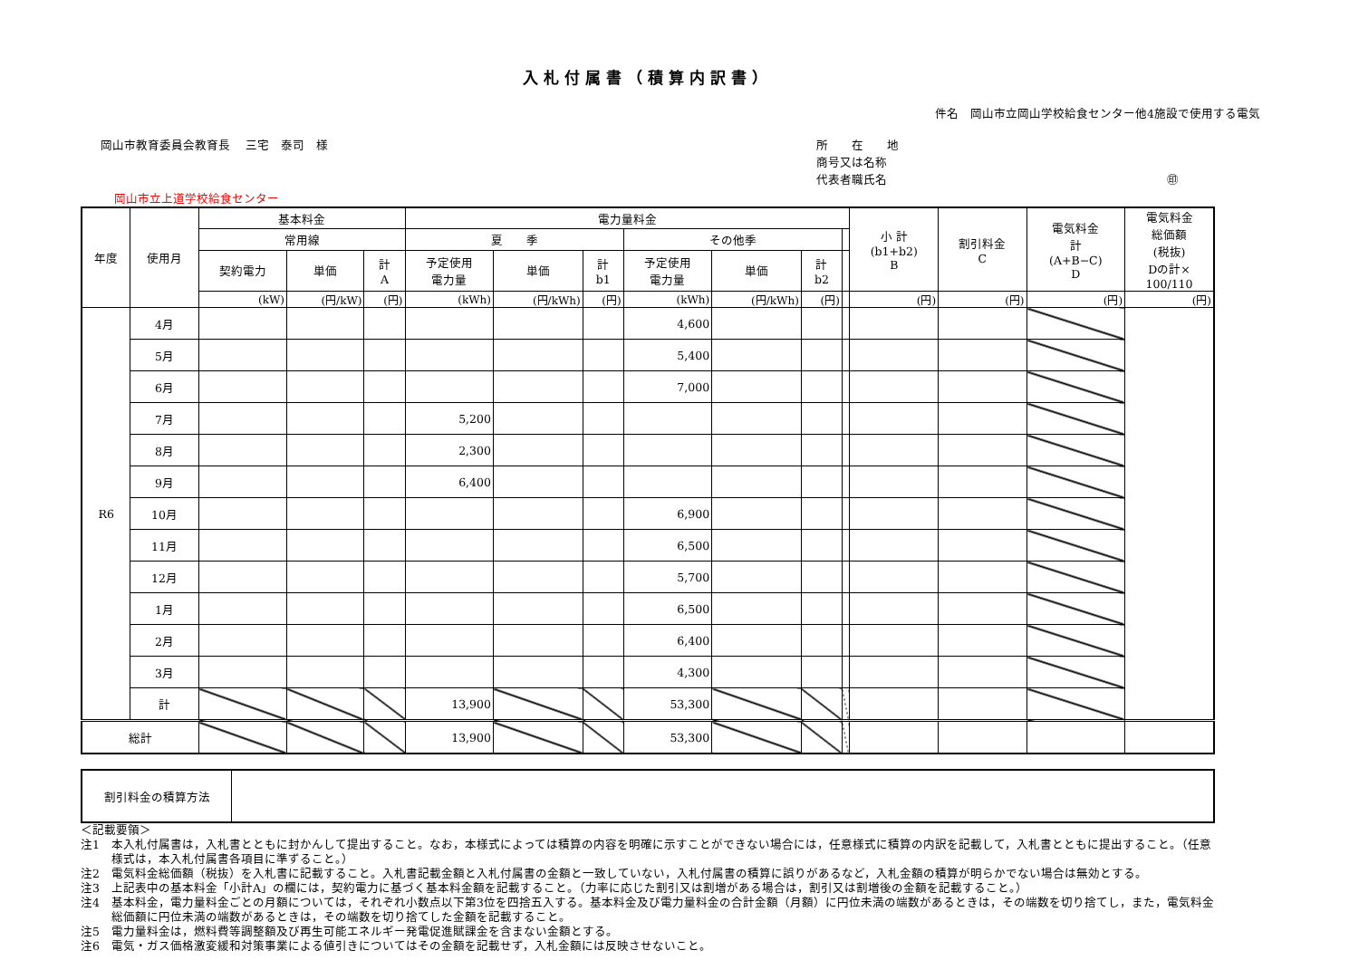入札付属書（積算内訳書）
件名　岡山市立岡山学校給食センター他4施設で使用する電気
岡山市教育委員会教育長　 三宅　泰司　様
所　　在　　地
商号又は名称
代表者職氏名 ㊞
岡山市立上道学校給食センター
| 年度 | 使用月 | 基本料金 | | | 電力量料金 | | | | | | | 小 計 (b1+b2) B | 割引料金 C | 電気料金 計 (A+B−C) D | 電気料金 総価額 (税抜) Dの計× 100/110 |
| --- | --- | --- | --- | --- | --- | --- | --- | --- | --- | --- | --- | --- | --- | --- | --- |
| | | 常用線 | | | 夏 季 | | | その他季 | | | | | | | |
| | | 契約電力 | 単価 | 計 A | 予定使用 電力量 | 単価 | 計 b1 | 予定使用 電力量 | 単価 | 計 b2 | | | | | |
| | | (kW) | (円/kW) | (円) | (kWh) | (円/kWh) | (円) | (kWh) | (円/kWh) | (円) | | (円) | (円) | (円) | (円) |
| R6 | 4月 | | | | | | | 4,600 | | | | | | | |
| | 5月 | | | | | | | 5,400 | | | | | | | |
| | 6月 | | | | | | | 7,000 | | | | | | | |
| | 7月 | | | | 5,200 | | | | | | | | | | |
| | 8月 | | | | 2,300 | | | | | | | | | | |
| | 9月 | | | | 6,400 | | | | | | | | | | |
| | 10月 | | | | | | | 6,900 | | | | | | | |
| | 11月 | | | | | | | 6,500 | | | | | | | |
| | 12月 | | | | | | | 5,700 | | | | | | | |
| | 1月 | | | | | | | 6,500 | | | | | | | |
| | 2月 | | | | | | | 6,400 | | | | | | | |
| | 3月 | | | | | | | 4,300 | | | | | | | |
| | 計 | | | | 13,900 | | | 53,300 | | | | | | | |
| 総計 | | | | | 13,900 | | | 53,300 | | | | | | | |
| 割引料金の積算方法 | |
＜記載要領＞
注1　本入札付属書は，入札書とともに封かんして提出すること。なお，本様式によっては積算の内容を明確に示すことができない場合には，任意様式に積算の内訳を記載して，入札書とともに提出すること。（任意様式は，本入札付属書各項目に準ずること。）
注2　電気料金総価額（税抜）を入札書に記載すること。入札書記載金額と入札付属書の金額と一致していない，入札付属書の積算に誤りがあるなど，入札金額の積算が明らかでない場合は無効とする。
注3　上記表中の基本料金「小計A」の欄には，契約電力に基づく基本料金額を記載すること。（力率に応じた割引又は割増がある場合は，割引又は割増後の金額を記載すること。）
注4　基本料金，電力量料金ごとの月額については，それぞれ小数点以下第3位を四捨五入する。基本料金及び電力量料金の合計金額（月額）に円位未満の端数があるときは，その端数を切り捨てし，また，電気料金総価額に円位未満の端数があるときは，その端数を切り捨てした金額を記載すること。
注5　電力量料金は，燃料費等調整額及び再生可能エネルギー発電促進賦課金を含まない金額とする。
注6　電気・ガス価格激変緩和対策事業による値引きについてはその金額を記載せず，入札金額には反映させないこと。